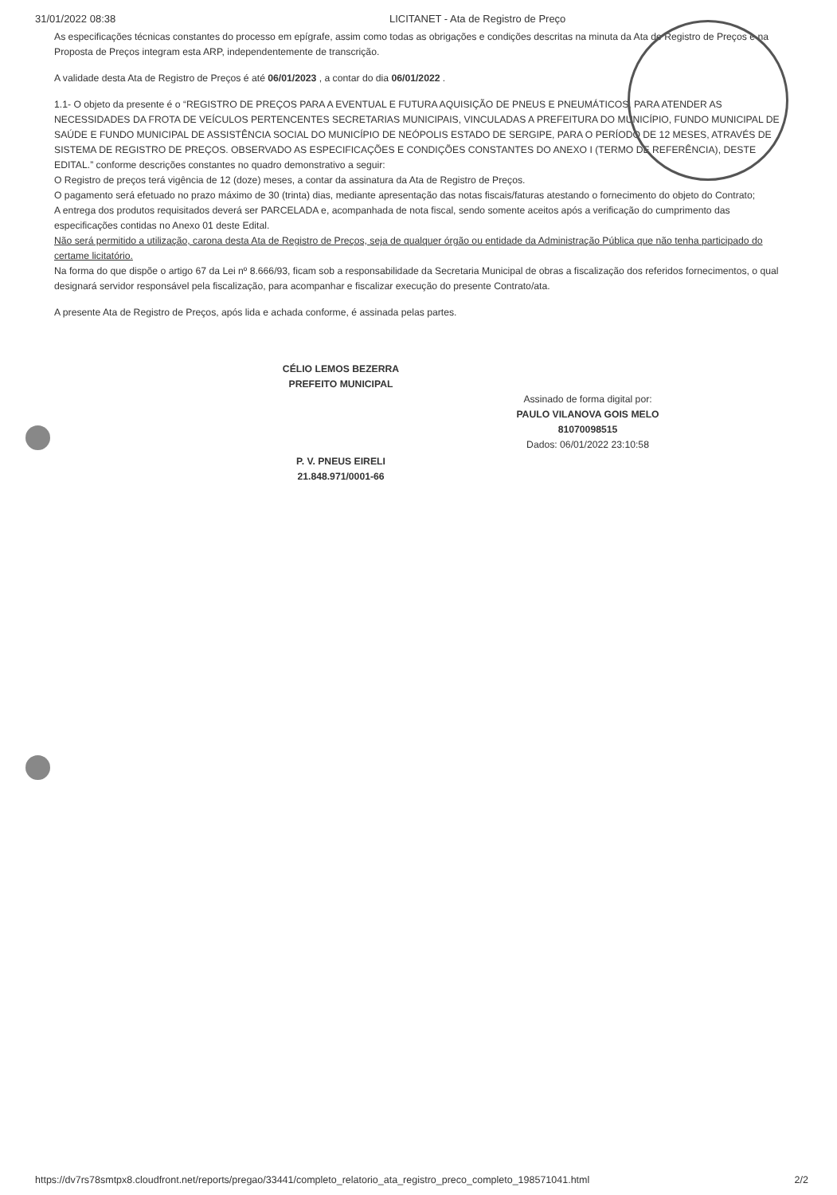31/01/2022 08:38 LICITANET - Ata de Registro de Preço
As especificações técnicas constantes do processo em epígrafe, assim como todas as obrigações e condições descritas na minuta da Ata de Registro de Preços e na Proposta de Preços integram esta ARP, independentemente de transcrição.
A validade desta Ata de Registro de Preços é até 06/01/2023 , a contar do dia 06/01/2022 .
1.1- O objeto da presente é o “REGISTRO DE PREÇOS PARA A EVENTUAL E FUTURA AQUISIÇÃO DE PNEUS E PNEUMÁTICOS, PARA ATENDER AS NECESSIDADES DA FROTA DE VEÍCULOS PERTENCENTES SECRETARIAS MUNICIPAIS, VINCULADAS A PREFEITURA DO MUNICÍPIO, FUNDO MUNICIPAL DE SAÚDE E FUNDO MUNICIPAL DE ASSISTÊNCIA SOCIAL DO MUNICÍPIO DE NEÓPOLIS ESTADO DE SERGIPE, PARA O PERÍODO DE 12 MESES, ATRAVÉS DE SISTEMA DE REGISTRO DE PREÇOS. OBSERVADO AS ESPECIFICAÇÕES E CONDIÇÕES CONSTANTES DO ANEXO I (TERMO DE REFERÊNCIA), DESTE EDITAL.” conforme descrições constantes no quadro demonstrativo a seguir:
O Registro de preços terá vigência de 12 (doze) meses, a contar da assinatura da Ata de Registro de Preços.
O pagamento será efetuado no prazo máximo de 30 (trinta) dias, mediante apresentação das notas fiscais/faturas atestando o fornecimento do objeto do Contrato;
A entrega dos produtos requisitados deverá ser PARCELADA e, acompanhada de nota fiscal, sendo somente aceitos após a verificação do cumprimento das especificações contidas no Anexo 01 deste Edital.
Não será permitido a utilização, carona desta Ata de Registro de Preços, seja de qualquer órgão ou entidade da Administração Pública que não tenha participado do certame licitatório.
Na forma do que dispõe o artigo 67 da Lei nº 8.666/93, ficam sob a responsabilidade da Secretaria Municipal de obras a fiscalização dos referidos fornecimentos, o qual designará servidor responsável pela fiscalização, para acompanhar e fiscalizar execução do presente Contrato/ata.
A presente Ata de Registro de Preços, após lida e achada conforme, é assinada pelas partes.
CÉLIO LEMOS BEZERRA
PREFEITO MUNICIPAL
Assinado de forma digital por:
PAULO VILANOVA GOIS MELO
81070098515
Dados: 06/01/2022 23:10:58
P. V. PNEUS EIRELI
21.848.971/0001-66
https://dv7rs78smtpx8.cloudfront.net/reports/pregao/33441/completo_relatorio_ata_registro_preco_completo_198571041.html 2/2